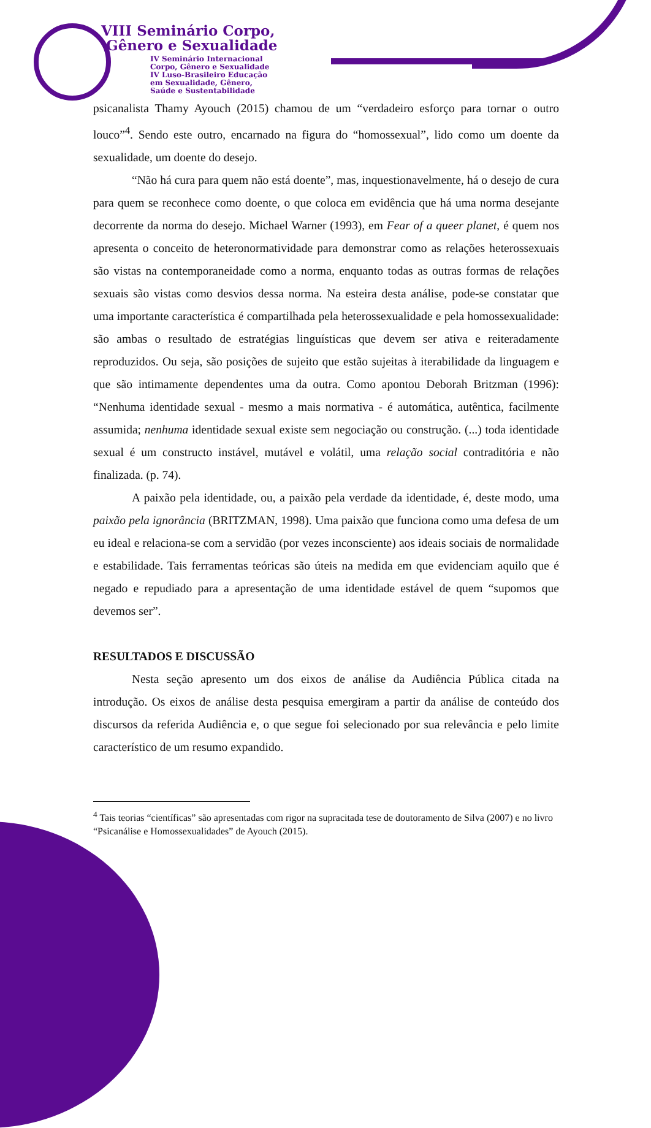VIII Seminário Corpo,
Gênero e Sexualidade
IV Seminário Internacional
Corpo, Gênero e Sexualidade
IV Luso-Brasileiro Educação
em Sexualidade, Gênero,
Saúde e Sustentabilidade
psicanalista Thamy Ayouch (2015) chamou de um “verdadeiro esforço para tornar o outro louco”<sup>4</sup>. Sendo este outro, encarnado na figura do “homossexual”, lido como um doente da sexualidade, um doente do desejo.
“Não há cura para quem não está doente”, mas, inquestionavelmente, há o desejo de cura para quem se reconhece como doente, o que coloca em evidência que há uma norma desejante decorrente da norma do desejo. Michael Warner (1993), em Fear of a queer planet, é quem nos apresenta o conceito de heteronormatividade para demonstrar como as relações heterossexuais são vistas na contemporaneidade como a norma, enquanto todas as outras formas de relações sexuais são vistas como desvios dessa norma. Na esteira desta análise, pode-se constatar que uma importante característica é compartilhada pela heterossexualidade e pela homossexualidade: são ambas o resultado de estratégias linguísticas que devem ser ativa e reiteradamente reproduzidos. Ou seja, são posições de sujeito que estão sujeitas à iterabilidade da linguagem e que são intimamente dependentes uma da outra. Como apontou Deborah Britzman (1996): “Nenhuma identidade sexual - mesmo a mais normativa - é automática, autêntica, facilmente assumida; nenhuma identidade sexual existe sem negociação ou construção. (...) toda identidade sexual é um constructo instável, mutável e volátil, uma relação social contraditória e não finalizada. (p. 74).
A paixão pela identidade, ou, a paixão pela verdade da identidade, é, deste modo, uma paixão pela ignorância (BRITZMAN, 1998). Uma paixão que funciona como uma defesa de um eu ideal e relaciona-se com a servidão (por vezes inconsciente) aos ideais sociais de normalidade e estabilidade. Tais ferramentas teóricas são úteis na medida em que evidenciam aquilo que é negado e repudiado para a apresentação de uma identidade estável de quem “supomos que devemos ser”.
RESULTADOS E DISCUSSÃO
Nesta seção apresento um dos eixos de análise da Audiência Pública citada na introdução. Os eixos de análise desta pesquisa emergiram a partir da análise de conteúdo dos discursos da referida Audiência e, o que segue foi selecionado por sua relevância e pelo limite característico de um resumo expandido.
<sup>4</sup> Tais teorias “científicas” são apresentadas com rigor na supracitada tese de doutoramento de Silva (2007) e no livro “Psicanálise e Homossexualidades” de Ayouch (2015).